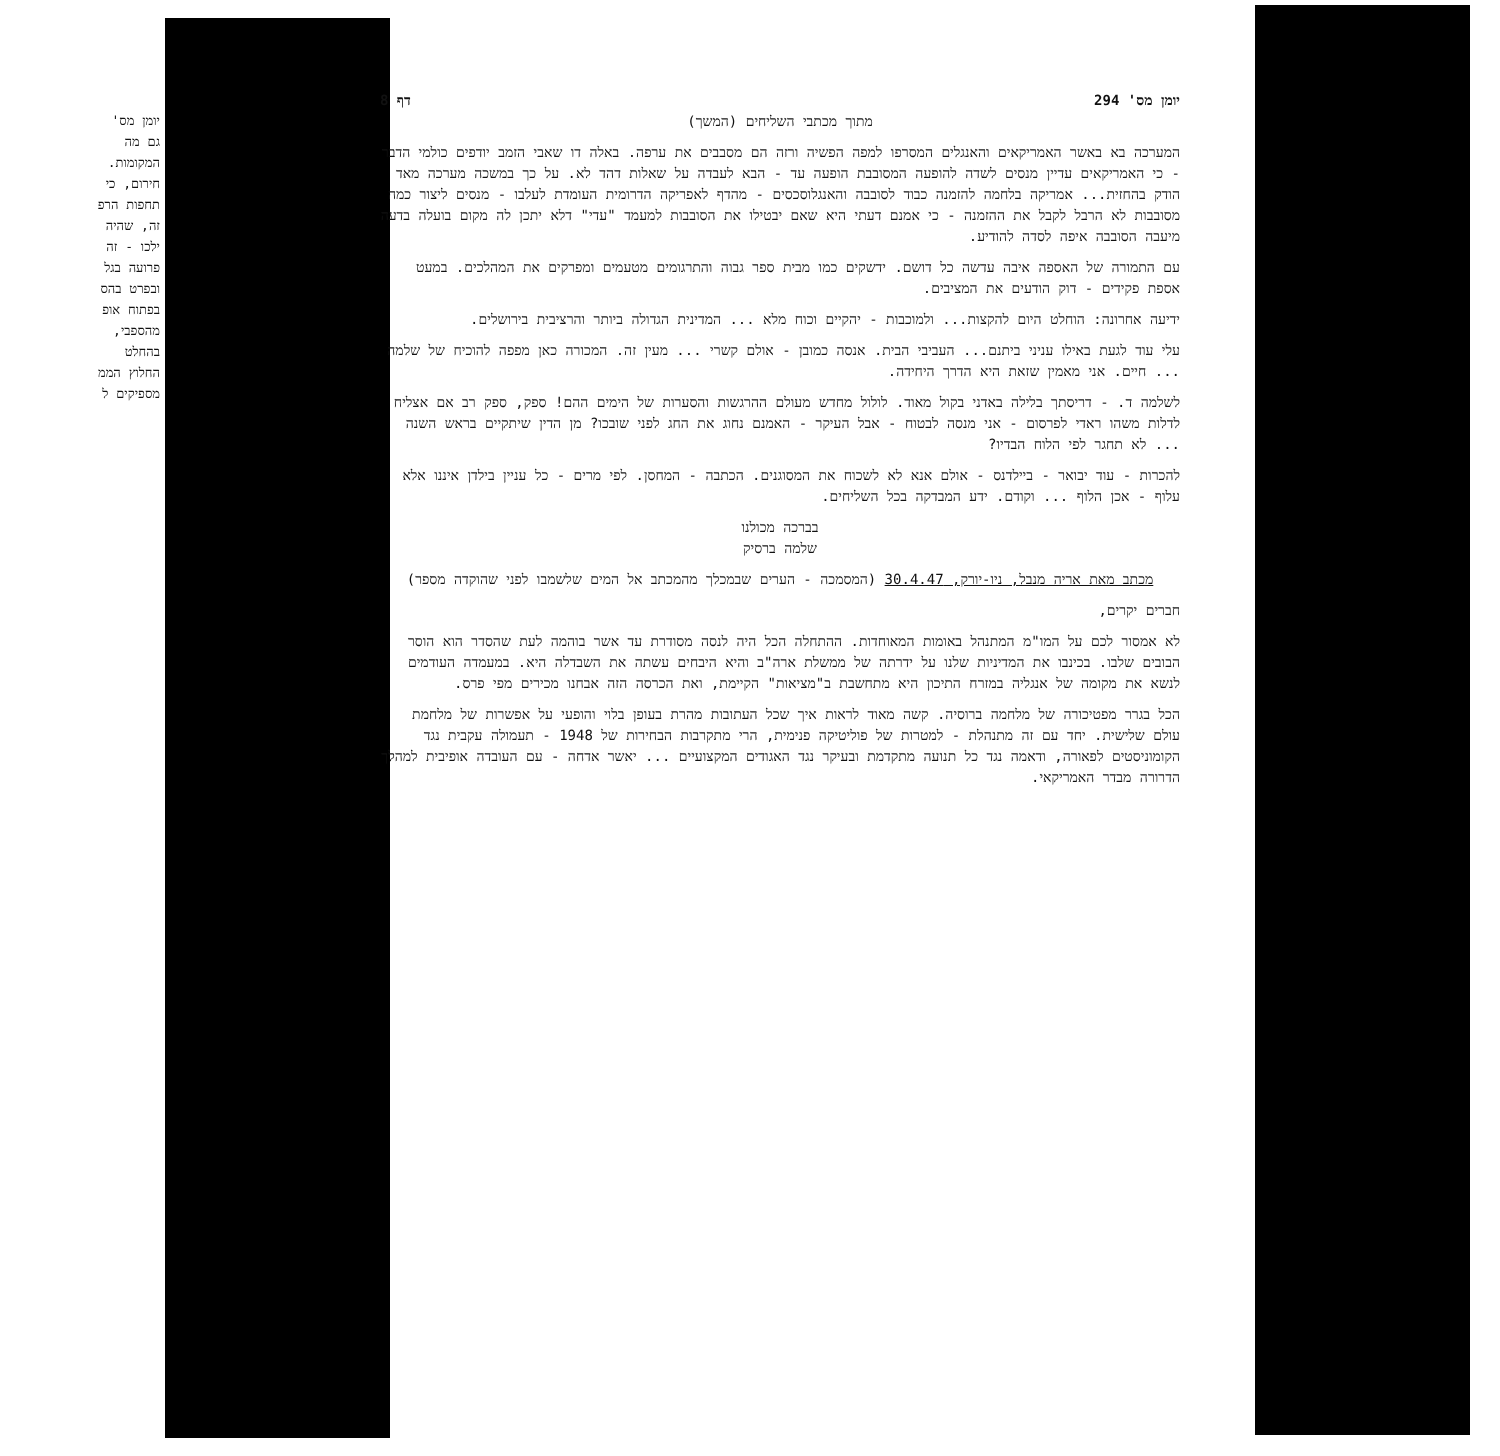יומן מס'
גם מה
המקומות.
חירום, כי
תחפות הרפ
זה, שהיה
ילכו - זה
פרועה בגל
ובפרט בהס
בפתוח אופ
מהספבי,
בהחלט
החלוץ הממ
מספיקים ל
יומן מס' 294 דף 8
מתוך מכתבי השליחים (המשך)
המערכה בא באשר האמריקאים והאנגלים המסרפו למפה הפשיה ורזה הם מסבבים את ערפה. באלה דו שאבי הזמב יודפים כולמי הדבר - כי האמריקאים עדיין מנסים לשדה להופעה המסובבת הופעה עד - הבא לעבדה על שאלות דהד לא. על כך במשכה מערכה מאד הודק בהחזית... אמריקה בלחמה להזמנה כבוד לסובבה והאנגלוסכסים - מהדף לאפריקה הדרומית העומדת לעלבו - מנסים ליצור כמה מסובבות לא הרבל לקבל את ההזמנה - כי אמנם דעתי היא שאם יבטילו את הסובבות למעמד "עדי" דלא יתכן לה מקום בועלה בדעה מיעבה הסובבה איפה לסדה להודיע.
עם התמורה של האספה איבה עדשה כל דושם. ידשקים כמו מבית ספר גבוה והתרגומים מטעמים ומפרקים את המהלכים. במעט אספת פקידים - דוק הודעים את המציבים.
ידיעה אחרונה: הוחלט היום להקצות... ולמוכבות - יהקיים וכוח מלא ... המדינית הגדולה ביותר והרציבית בירושלים.
עלי עוד לגעת באילו עניני ביתנם... העביבי הבית. אנסה כמובן - אולם קשרי ... מעין זה. המכורה כאן מפפה להוכיח של שלמה ... חיים. אני מאמין שזאת היא הדרך היחידה.
לשלמה ד. - דריסתך בלילה באדני בקול מאוד. לולול מחדש מעולם ההרגשות והסערות של הימים ההם! ספק, ספק רב אם אצליח לדלות משהו ראדי לפרסום - אני מנסה לבטוח - אבל העיקר - האמנם נחוג את החג לפני שובכו? מן הדין שיתקיים בראש השנה ... לא תחגר לפי הלוח הבדיו?
להכרות - עוד יבואר - ביילדנס - אולם אנא לא לשכוח את המסוגנים. הכתבה - המחסן. לפי מרים - כל עניין בילדן איננו אלא עלוף - אכן הלוף ... וקודם. ידע המבדקה בכל השליחים.
בברכה מכולנו
שלמה ברסיק
מכתב מאת אריה מנבל, ניו-יורק, 30.4.47 (המסמכה - הערים שבמכלך מהמכתב אל המים שלשמבו לפני שהוקדה מספר)
חברים יקרים,
לא אמסור לכם על המו"מ המתנהל באומות המאוחדות. ההתחלה הכל היה לנסה מסודרת עד אשר בוהמה לעת שהסדר הוא הוסר הבובים שלבו. בכינבו את המדיניות שלנו על ידרתה של ממשלת ארה"ב והיא היבחים עשתה את השבדלה היא. במעמדה העודמים לנשא את מקומה של אנגליה במזרח התיכון היא מתחשבת ב"מציאות" הקיימת, ואת הכרסה הזה אבחנו מכירים מפי פרס.
הכל בגרר מפטיכורה של מלחמה ברוסיה. קשה מאוד לראות איך שכל העתובות מהרת בעופן בלוי והופעי על אפשרות של מלחמת עולם שלישית. יחד עם זה מתנהלת - למטרות של פוליטיקה פנימית, הרי מתקרבות הבחירות של 1948 - תעמולה עקבית נגד הקומוניסטים לפאורה, ודאמה נגד כל תנועה מתקדמת ובעיקר נגד האגודים המקצועיים ... יאשר אדחה - עם העובדה אופיבית למהלך הדרורה מבדר האמריקאי.